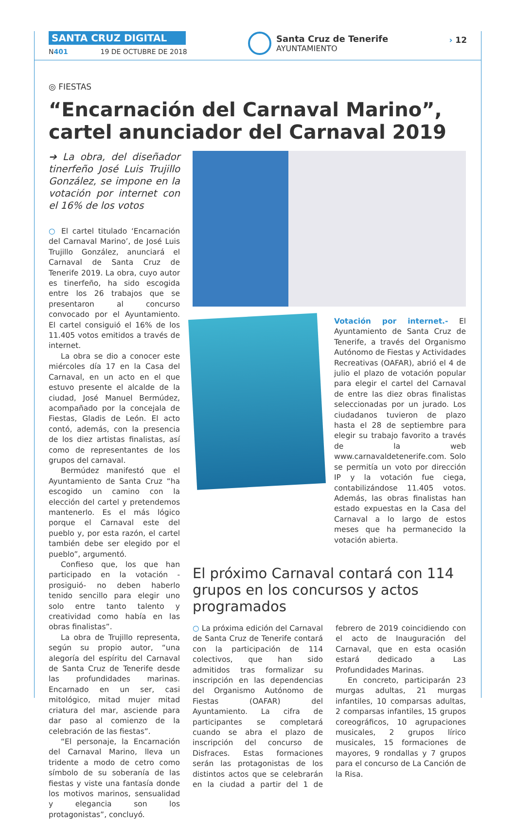SANTA CRUZ DIGITAL
N401 19 DE OCTUBRE DE 2018
Santa Cruz de Tenerife
AYUNTAMIENTO
› 12
◎ FIESTAS
“Encarnación del Carnaval Marino”, cartel anunciador del Carnaval 2019
➔ La obra, del diseñador tinerfeño José Luis Trujillo González, se impone en la votación por internet con el 16% de los votos
○ El cartel titulado ‘Encarnación del Carnaval Marino’, de José Luis Trujillo González, anunciará el Carnaval de Santa Cruz de Tenerife 2019. La obra, cuyo autor es tinerfeño, ha sido escogida entre los 26 trabajos que se presentaron al concurso convocado por el Ayuntamiento. El cartel consiguió el 16% de los 11.405 votos emitidos a través de internet.
La obra se dio a conocer este miércoles día 17 en la Casa del Carnaval, en un acto en el que estuvo presente el alcalde de la ciudad, José Manuel Bermúdez, acompañado por la concejala de Fiestas, Gladis de León. El acto contó, además, con la presencia de los diez artistas finalistas, así como de representantes de los grupos del carnaval.
Bermúdez manifestó que el Ayuntamiento de Santa Cruz “ha escogido un camino con la elección del cartel y pretendemos mantenerlo. Es el más lógico porque el Carnaval este del pueblo y, por esta razón, el cartel también debe ser elegido por el pueblo”, argumentó.
Confieso que, los que han participado en la votación -prosiguió- no deben haberlo tenido sencillo para elegir uno solo entre tanto talento y creatividad como había en las obras finalistas”.
La obra de Trujillo representa, según su propio autor, “una alegoría del espíritu del Carnaval de Santa Cruz de Tenerife desde las profundidades marinas. Encarnado en un ser, casi mitológico, mitad mujer mitad criatura del mar, asciende para dar paso al comienzo de la celebración de las fiestas”.
“El personaje, la Encarnación del Carnaval Marino, lleva un tridente a modo de cetro como símbolo de su soberanía de las fiestas y viste una fantasía donde los motivos marinos, sensualidad y elegancia son los protagonistas”, concluyó.
Votación por internet.- El Ayuntamiento de Santa Cruz de Tenerife, a través del Organismo Autónomo de Fiestas y Actividades Recreativas (OAFAR), abrió el 4 de julio el plazo de votación popular para elegir el cartel del Carnaval de entre las diez obras finalistas seleccionadas por un jurado. Los ciudadanos tuvieron de plazo hasta el 28 de septiembre para elegir su trabajo favorito a través de la web www.carnavaldetenerife.com. Solo se permitía un voto por dirección IP y la votación fue ciega, contabilizándose 11.405 votos. Además, las obras finalistas han estado expuestas en la Casa del Carnaval a lo largo de estos meses que ha permanecido la votación abierta.
El próximo Carnaval contará con 114 grupos en los concursos y actos programados
○ La próxima edición del Carnaval de Santa Cruz de Tenerife contará con la participación de 114 colectivos, que han sido admitidos tras formalizar su inscripción en las dependencias del Organismo Autónomo de Fiestas (OAFAR) del Ayuntamiento. La cifra de participantes se completará cuando se abra el plazo de inscripción del concurso de Disfraces. Estas formaciones serán las protagonistas de los distintos actos que se celebrarán en la ciudad a partir del 1 de febrero de 2019 coincidiendo con el acto de Inauguración del Carnaval, que en esta ocasión estará dedicado a Las Profundidades Marinas.
En concreto, participarán 23 murgas adultas, 21 murgas infantiles, 10 comparsas adultas, 2 comparsas infantiles, 15 grupos coreográficos, 10 agrupaciones musicales, 2 grupos lírico musicales, 15 formaciones de mayores, 9 rondallas y 7 grupos para el concurso de La Canción de la Risa.